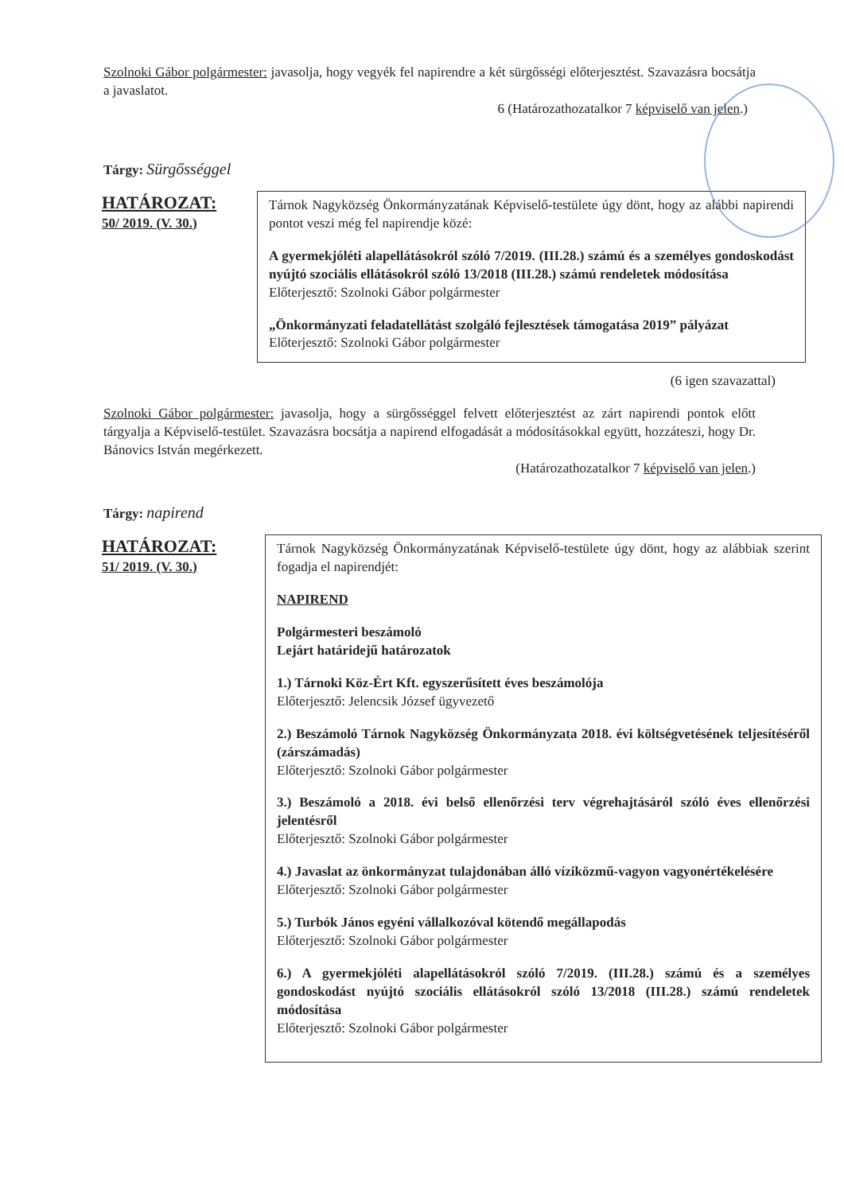Szolnoki Gábor polgármester: javasolja, hogy vegyék fel napirendre a két sürgősségi előterjesztést. Szavazásra bocsátja a javaslatot.
6 (Határozathozatalkor 7 képviselő van jelen.)
Tárgy: Sürgősséggel
HATÁROZAT:
50/ 2019. (V. 30.)
Tárnok Nagyközség Önkormányzatának Képviselő-testülete úgy dönt, hogy az alábbi napirendi pontot veszi még fel napirendje közé:
A gyermekjóléti alapellátásokról szóló 7/2019. (III.28.) számú és a személyes gondoskodást nyújtó szociális ellátásokról szóló 13/2018 (III.28.) számú rendeletek módosítása
Előterjesztő: Szolnoki Gábor polgármester
„Önkormányzati feladatellátást szolgáló fejlesztések támogatása 2019” pályázat
Előterjesztő: Szolnoki Gábor polgármester
(6 igen szavazattal)
Szolnoki Gábor polgármester: javasolja, hogy a sürgősséggel felvett előterjesztést az zárt napirendi pontok előtt tárgyalja a Képviselő-testület. Szavazásra bocsátja a napirend elfogadását a módosításokkal együtt, hozzáteszi, hogy Dr. Bánovics István megérkezett.
(Határozathozatalkor 7 képviselő van jelen.)
Tárgy: napirend
HATÁROZAT:
51/ 2019. (V. 30.)
Tárnok Nagyközség Önkormányzatának Képviselő-testülete úgy dönt, hogy az alábbiak szerint fogadja el napirendjét:
NAPIREND
Polgármesteri beszámoló
Lejárt határidejű határozatok
1.) Tárnoki Köz-Ért Kft. egyszerűsített éves beszámolója
Előterjesztő: Jelencsik József ügyvezető
2.) Beszámoló Tárnok Nagyközség Önkormányzata 2018. évi költségvetésének teljesítéséről (zárszámadás)
Előterjesztő: Szolnoki Gábor polgármester
3.) Beszámoló a 2018. évi belső ellenőrzési terv végrehajtásáról szóló éves ellenőrzési jelentésről
Előterjesztő: Szolnoki Gábor polgármester
4.) Javaslat az önkormányzat tulajdonában álló víziközmű-vagyon vagyonértékelésére
Előterjesztő: Szolnoki Gábor polgármester
5.) Turbók János egyéni vállalkozóval kötendő megállapodás
Előterjesztő: Szolnoki Gábor polgármester
6.) A gyermekjóléti alapellátásokról szóló 7/2019. (III.28.) számú és a személyes gondoskodást nyújtó szociális ellátásokról szóló 13/2018 (III.28.) számú rendeletek módosítása
Előterjesztő: Szolnoki Gábor polgármester